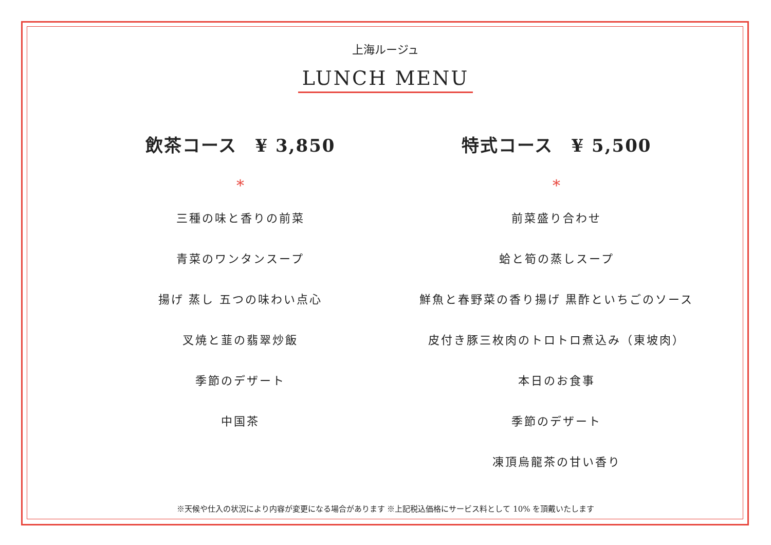上海ルージュ
LUNCH MENU
飲茶コース　¥ 3,850
*
三種の味と香りの前菜
青菜のワンタンスープ
揚げ 蒸し 五つの味わい点心
叉焼と韮の翡翠炒飯
季節のデザート
中国茶
特式コース　¥ 5,500
*
前菜盛り合わせ
蛤と筍の蒸しスープ
鮮魚と春野菜の香り揚げ 黒酢といちごのソース
皮付き豚三枚肉のトロトロ煮込み（東坡肉）
本日のお食事
季節のデザート
凍頂烏龍茶の甘い香り
※天候や仕入の状況により内容が変更になる場合があります ※上記税込価格にサービス料として 10% を頂戴いたします